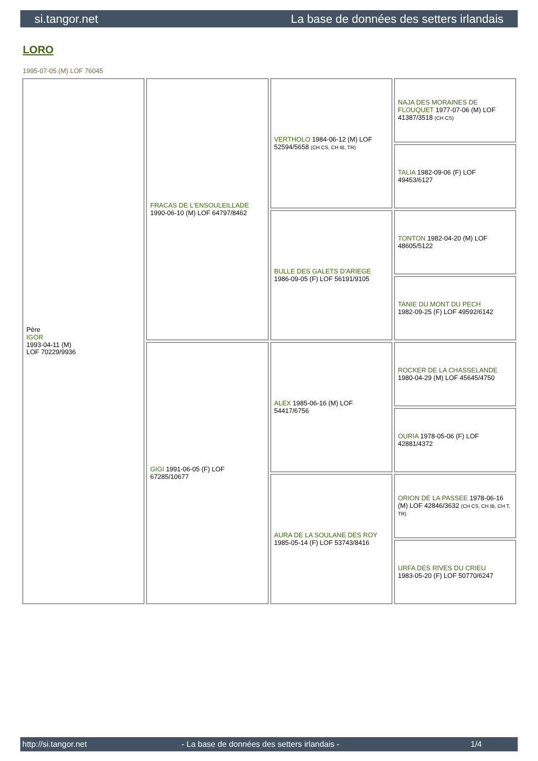si.tangor.net La base de données des setters irlandais
LORO
1995-07-05 (M) LOF 76045
| Père IGOR 1993-04-11 (M) LOF 70229/9936 | FRACAS DE L'ENSOULEILLADE 1990-06-10 (M) LOF 64797/8462 | VERTHOLO 1984-06-12 (M) LOF 52594/5658 (CH CS, CH IB, TR) | NAJA DES MORAINES DE FLOUQUET 1977-07-06 (M) LOF 41387/3518 (CH CS) |
| | | | TALIA 1982-09-06 (F) LOF 49453/6127 |
| | | BULLE DES GALETS D'ARIEGE 1986-09-05 (F) LOF 56191/9105 | TONTON 1982-04-20 (M) LOF 48605/5122 |
| | | | TANIE DU MONT DU PECH 1982-09-25 (F) LOF 49592/6142 |
| | GIGI 1991-06-05 (F) LOF 67285/10677 | ALEX 1985-06-16 (M) LOF 54417/6756 | ROCKER DE LA CHASSELANDE 1980-04-29 (M) LOF 45645/4750 |
| | | | OURIA 1978-05-06 (F) LOF 42881/4372 |
| | | AURA DE LA SOULANE DES ROY 1985-05-14 (F) LOF 53743/8416 | ORION DE LA PASSEE 1978-06-16 (M) LOF 42846/3632 (CH CS, CH IB, CH T, TR) |
| | | | URFA DES RIVES DU CRIEU 1983-05-20 (F) LOF 50770/6247 |
http://si.tangor.net - La base de données des setters irlandais - 1/4